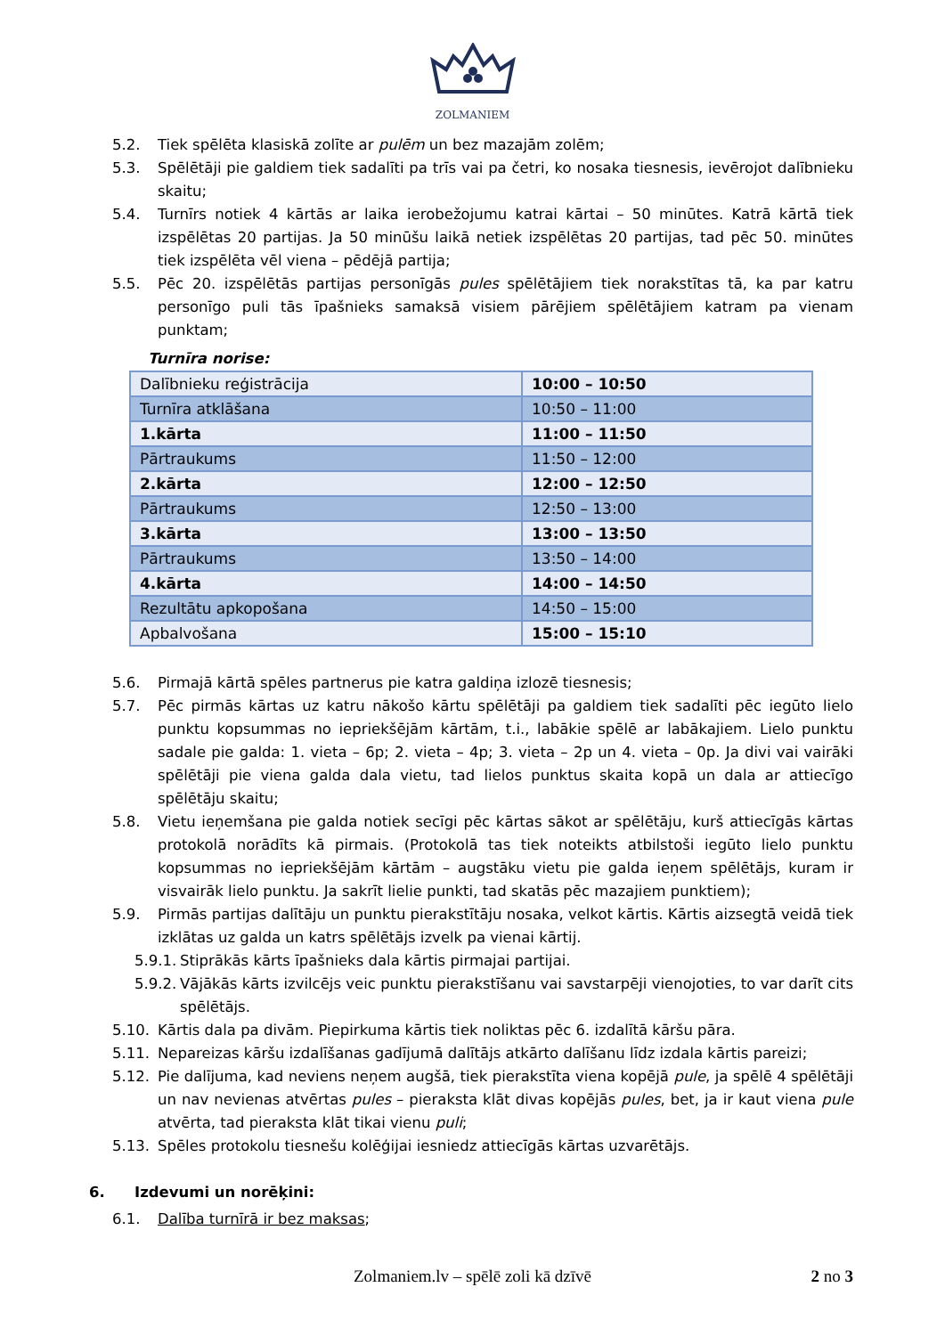ZOLMANIEM
5.2. Tiek spēlēta klasiskā zolīte ar pulēm un bez mazajām zolēm;
5.3. Spēlētāji pie galdiem tiek sadalīti pa trīs vai pa četri, ko nosaka tiesnesis, ievērojot dalībnieku skaitu;
5.4. Turnīrs notiek 4 kārtās ar laika ierobežojumu katrai kārtai – 50 minūtes. Katrā kārtā tiek izspēlētas 20 partijas. Ja 50 minūšu laikā netiek izspēlētas 20 partijas, tad pēc 50. minūtes tiek izspēlēta vēl viena – pēdējā partija;
5.5. Pēc 20. izspēlētās partijas personīgās pules spēlētājiem tiek norakstītas tā, ka par katru personīgo puli tās īpašnieks samaksā visiem pārējiem spēlētājiem katram pa vienam punktam;
Turnīra norise:
| Dalībnieku reģistrācija | 10:00 – 10:50 |
| Turnīra atklāšana | 10:50 – 11:00 |
| 1.kārta | 11:00 – 11:50 |
| Pārtraukums | 11:50 – 12:00 |
| 2.kārta | 12:00 – 12:50 |
| Pārtraukums | 12:50 – 13:00 |
| 3.kārta | 13:00 – 13:50 |
| Pārtraukums | 13:50 – 14:00 |
| 4.kārta | 14:00 – 14:50 |
| Rezultātu apkopošana | 14:50 – 15:00 |
| Apbalvošana | 15:00 – 15:10 |
5.6. Pirmajā kārtā spēles partnerus pie katra galdiņa izlozē tiesnesis;
5.7. Pēc pirmās kārtas uz katru nākošo kārtu spēlētāji pa galdiem tiek sadalīti pēc iegūto lielo punktu kopsummas no iepriekšējām kārtām, t.i., labākie spēlē ar labākajiem. Lielo punktu sadale pie galda: 1. vieta – 6p; 2. vieta – 4p; 3. vieta – 2p un 4. vieta – 0p. Ja divi vai vairāki spēlētāji pie viena galda dala vietu, tad lielos punktus skaita kopā un dala ar attiecīgo spēlētāju skaitu;
5.8. Vietu ieņemšana pie galda notiek secīgi pēc kārtas sākot ar spēlētāju, kurš attiecīgās kārtas protokolā norādīts kā pirmais. (Protokolā tas tiek noteikts atbilstoši iegūto lielo punktu kopsummas no iepriekšējām kārtām – augstāku vietu pie galda ieņem spēlētājs, kuram ir visvairāk lielo punktu. Ja sakrīt lielie punkti, tad skatās pēc mazajiem punktiem);
5.9. Pirmās partijas dalītāju un punktu pierakstītāju nosaka, velkot kārtis. Kārtis aizsegtā veidā tiek izklātas uz galda un katrs spēlētājs izvelk pa vienai kārtij.
5.9.1. Stiprākās kārts īpašnieks dala kārtis pirmajai partijai.
5.9.2. Vājākās kārts izvilcējs veic punktu pierakstīšanu vai savstarpēji vienojoties, to var darīt cits spēlētājs.
5.10. Kārtis dala pa divām. Piepirkuma kārtis tiek noliktas pēc 6. izdalītā kāršu pāra.
5.11. Nepareizas kāršu izdalīšanas gadījumā dalītājs atkārto dalīšanu līdz izdala kārtis pareizi;
5.12. Pie dalījuma, kad neviens neņem augšā, tiek pierakstīta viena kopējā pule, ja spēlē 4 spēlētāji un nav nevienas atvērtas pules – pieraksta klāt divas kopējās pules, bet, ja ir kaut viena pule atvērta, tad pieraksta klāt tikai vienu puli;
5.13. Spēles protokolu tiesnešu kolēģijai iesniedz attiecīgās kārtas uzvarētājs.
6. Izdevumi un norēķini:
6.1. Dalība turnīrā ir bez maksas;
Zolmaniem.lv – spēlē zoli kā dzīvē
2 no 3